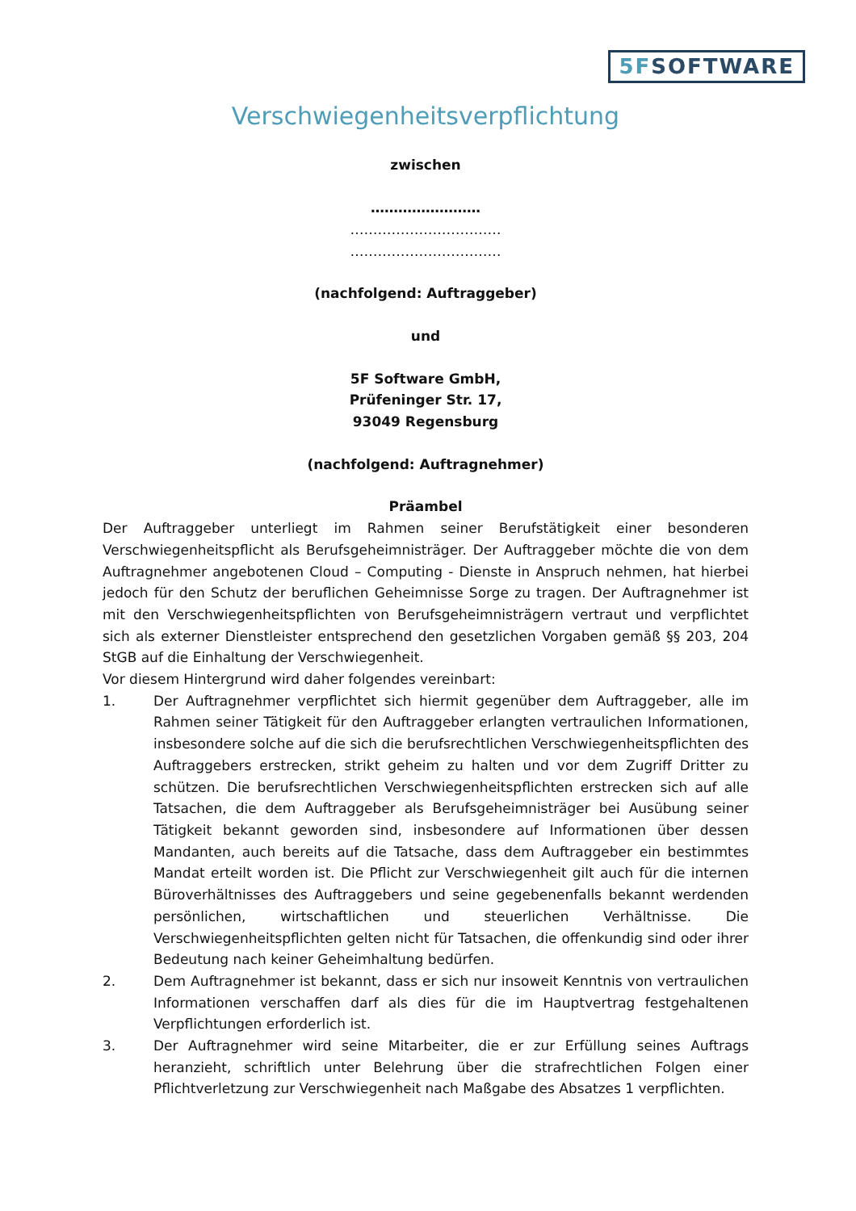5FSOFTWARE
Verschwiegenheitsverpflichtung
zwischen
……………………
……………………………
……………………………
(nachfolgend: Auftraggeber)
und
5F Software GmbH,
Prüfeninger Str. 17,
93049 Regensburg
(nachfolgend: Auftragnehmer)
Präambel
Der Auftraggeber unterliegt im Rahmen seiner Berufstätigkeit einer besonderen Verschwiegenheitspflicht als Berufsgeheimnisträger. Der Auftraggeber möchte die von dem Auftragnehmer angebotenen Cloud – Computing - Dienste in Anspruch nehmen, hat hierbei jedoch für den Schutz der beruflichen Geheimnisse Sorge zu tragen. Der Auftragnehmer ist mit den Verschwiegenheitspflichten von Berufsgeheimnisträgern vertraut und verpflichtet sich als externer Dienstleister entsprechend den gesetzlichen Vorgaben gemäß §§ 203, 204 StGB auf die Einhaltung der Verschwiegenheit.
Vor diesem Hintergrund wird daher folgendes vereinbart:
1. Der Auftragnehmer verpflichtet sich hiermit gegenüber dem Auftraggeber, alle im Rahmen seiner Tätigkeit für den Auftraggeber erlangten vertraulichen Informationen, insbesondere solche auf die sich die berufsrechtlichen Verschwiegenheitspflichten des Auftraggebers erstrecken, strikt geheim zu halten und vor dem Zugriff Dritter zu schützen. Die berufsrechtlichen Verschwiegenheitspflichten erstrecken sich auf alle Tatsachen, die dem Auftraggeber als Berufsgeheimnisträger bei Ausübung seiner Tätigkeit bekannt geworden sind, insbesondere auf Informationen über dessen Mandanten, auch bereits auf die Tatsache, dass dem Auftraggeber ein bestimmtes Mandat erteilt worden ist. Die Pflicht zur Verschwiegenheit gilt auch für die internen Büroverhältnisses des Auftraggebers und seine gegebenenfalls bekannt werdenden persönlichen, wirtschaftlichen und steuerlichen Verhältnisse. Die Verschwiegenheitspflichten gelten nicht für Tatsachen, die offenkundig sind oder ihrer Bedeutung nach keiner Geheimhaltung bedürfen.
2. Dem Auftragnehmer ist bekannt, dass er sich nur insoweit Kenntnis von vertraulichen Informationen verschaffen darf als dies für die im Hauptvertrag festgehaltenen Verpflichtungen erforderlich ist.
3. Der Auftragnehmer wird seine Mitarbeiter, die er zur Erfüllung seines Auftrags heranzieht, schriftlich unter Belehrung über die strafrechtlichen Folgen einer Pflichtverletzung zur Verschwiegenheit nach Maßgabe des Absatzes 1 verpflichten.